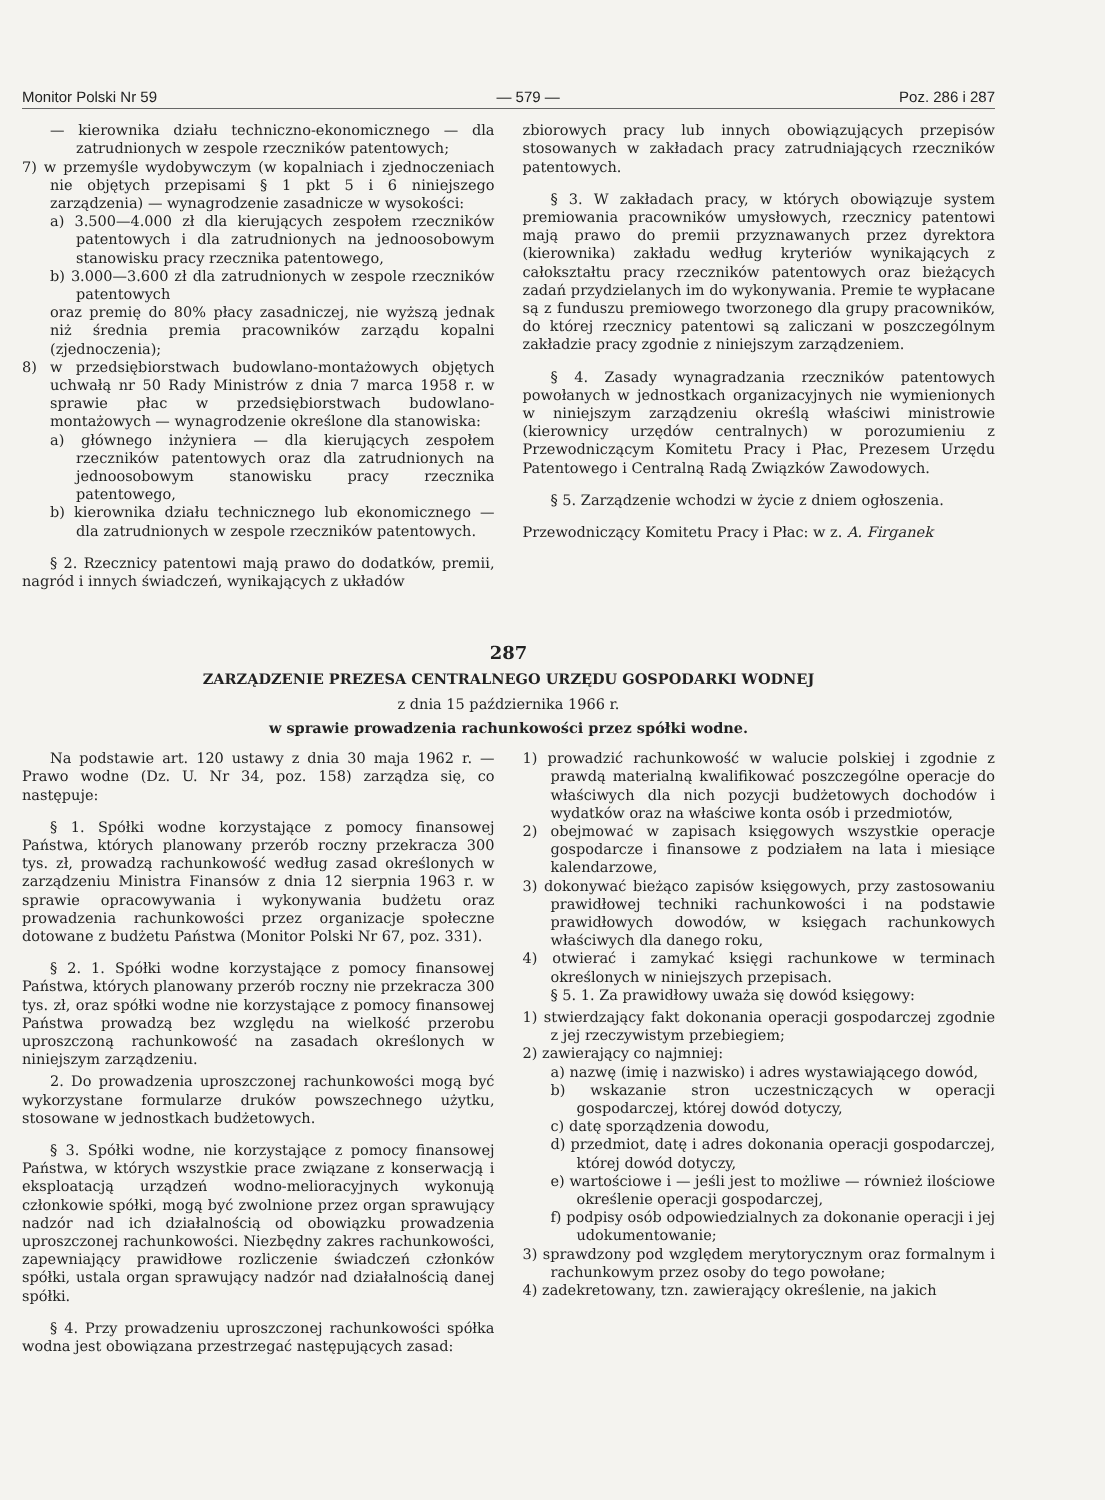Monitor Polski Nr 59 — 579 — Poz. 286 i 287
— kierownika działu techniczno-ekonomicznego — dla zatrudnionych w zespole rzeczników patentowych;
7) w przemyśle wydobywczym (w kopalniach i zjednoczeniach nie objętych przepisami § 1 pkt 5 i 6 niniejszego zarządzenia) — wynagrodzenie zasadnicze w wysokości:
a) 3.500—4.000 zł dla kierujących zespołem rzeczników patentowych i dla zatrudnionych na jednoosobowym stanowisku pracy rzecznika patentowego,
b) 3.000—3.600 zł dla zatrudnionych w zespole rzeczników patentowych
oraz premię do 80% płacy zasadniczej, nie wyższą jednak niż średnia premia pracowników zarządu kopalni (zjednoczenia);
8) w przedsiębiorstwach budowlano-montażowych objętych uchwałą nr 50 Rady Ministrów z dnia 7 marca 1958 r. w sprawie płac w przedsiębiorstwach budowlano-montażowych — wynagrodzenie określone dla stanowiska:
a) głównego inżyniera — dla kierujących zespołem rzeczników patentowych oraz dla zatrudnionych na jednoosobowym stanowisku pracy rzecznika patentowego,
b) kierownika działu technicznego lub ekonomicznego — dla zatrudnionych w zespole rzeczników patentowych.
§ 2. Rzecznicy patentowi mają prawo do dodatków, premii, nagród i innych świadczeń, wynikających z układów
zbiorowych pracy lub innych obowiązujących przepisów stosowanych w zakładach pracy zatrudniających rzeczników patentowych.
§ 3. W zakładach pracy, w których obowiązuje system premiowania pracowników umysłowych, rzecznicy patentowi mają prawo do premii przyznawanych przez dyrektora (kierownika) zakładu według kryteriów wynikających z całokształtu pracy rzeczników patentowych oraz bieżących zadań przydzielanych im do wykonywania. Premie te wypłacane są z funduszu premiowego tworzonego dla grupy pracowników, do której rzecznicy patentowi są zaliczani w poszczególnym zakładzie pracy zgodnie z niniejszym zarządzeniem.
§ 4. Zasady wynagradzania rzeczników patentowych powołanych w jednostkach organizacyjnych nie wymienionych w niniejszym zarządzeniu określą właściwi ministrowie (kierownicy urzędów centralnych) w porozumieniu z Przewodniczącym Komitetu Pracy i Płac, Prezesem Urzędu Patentowego i Centralną Radą Związków Zawodowych.
§ 5. Zarządzenie wchodzi w życie z dniem ogłoszenia.
Przewodniczący Komitetu Pracy i Płac: w z. A. Firganek
287
ZARZĄDZENIE PREZESA CENTRALNEGO URZĘDU GOSPODARKI WODNEJ
z dnia 15 października 1966 r.
w sprawie prowadzenia rachunkowości przez spółki wodne.
Na podstawie art. 120 ustawy z dnia 30 maja 1962 r. — Prawo wodne (Dz. U. Nr 34, poz. 158) zarządza się, co następuje:
§ 1. Spółki wodne korzystające z pomocy finansowej Państwa, których planowany przerób roczny przekracza 300 tys. zł, prowadzą rachunkowość według zasad określonych w zarządzeniu Ministra Finansów z dnia 12 sierpnia 1963 r. w sprawie opracowywania i wykonywania budżetu oraz prowadzenia rachunkowości przez organizacje społeczne dotowane z budżetu Państwa (Monitor Polski Nr 67, poz. 331).
§ 2. 1. Spółki wodne korzystające z pomocy finansowej Państwa, których planowany przerób roczny nie przekracza 300 tys. zł, oraz spółki wodne nie korzystające z pomocy finansowej Państwa prowadzą bez względu na wielkość przerobu uproszczoną rachunkowość na zasadach określonych w niniejszym zarządzeniu.
2. Do prowadzenia uproszczonej rachunkowości mogą być wykorzystane formularze druków powszechnego użytku, stosowane w jednostkach budżetowych.
§ 3. Spółki wodne, nie korzystające z pomocy finansowej Państwa, w których wszystkie prace związane z konserwacją i eksploatacją urządzeń wodno-melioracyjnych wykonują członkowie spółki, mogą być zwolnione przez organ sprawujący nadzór nad ich działalnością od obowiązku prowadzenia uproszczonej rachunkowości. Niezbędny zakres rachunkowości, zapewniający prawidłowe rozliczenie świadczeń członków spółki, ustala organ sprawujący nadzór nad działalnością danej spółki.
§ 4. Przy prowadzeniu uproszczonej rachunkowości spółka wodna jest obowiązana przestrzegać następujących zasad:
1) prowadzić rachunkowość w walucie polskiej i zgodnie z prawdą materialną kwalifikować poszczególne operacje do właściwych dla nich pozycji budżetowych dochodów i wydatków oraz na właściwe konta osób i przedmiotów,
2) obejmować w zapisach księgowych wszystkie operacje gospodarcze i finansowe z podziałem na lata i miesiące kalendarzowe,
3) dokonywać bieżąco zapisów księgowych, przy zastosowaniu prawidłowej techniki rachunkowości i na podstawie prawidłowych dowodów, w księgach rachunkowych właściwych dla danego roku,
4) otwierać i zamykać księgi rachunkowe w terminach określonych w niniejszych przepisach.
§ 5. 1. Za prawidłowy uważa się dowód księgowy:
1) stwierdzający fakt dokonania operacji gospodarczej zgodnie z jej rzeczywistym przebiegiem;
2) zawierający co najmniej:
a) nazwę (imię i nazwisko) i adres wystawiającego dowód,
b) wskazanie stron uczestniczących w operacji gospodarczej, której dowód dotyczy,
c) datę sporządzenia dowodu,
d) przedmiot, datę i adres dokonania operacji gospodarczej, której dowód dotyczy,
e) wartościowe i — jeśli jest to możliwe — również ilościowe określenie operacji gospodarczej,
f) podpisy osób odpowiedzialnych za dokonanie operacji i jej udokumentowanie;
3) sprawdzony pod względem merytorycznym oraz formalnym i rachunkowym przez osoby do tego powołane;
4) zadekretowany, tzn. zawierający określenie, na jakich